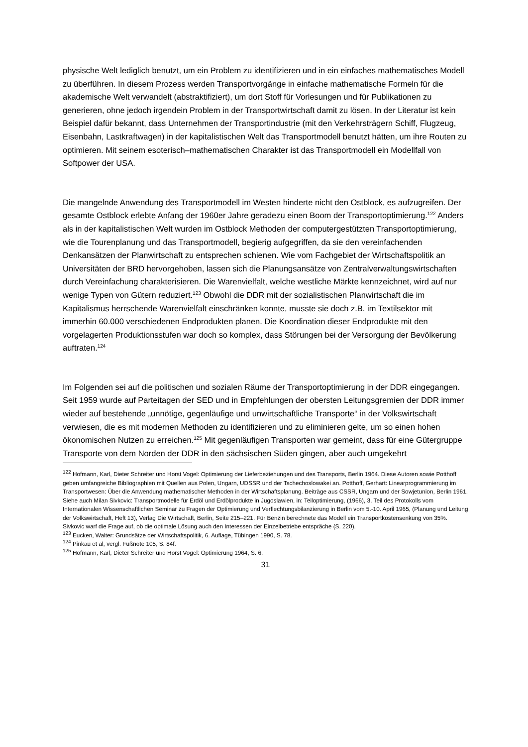physische Welt lediglich benutzt, um ein Problem zu identifizieren und in ein einfaches mathematisches Modell zu überführen. In diesem Prozess werden Transportvorgänge in einfache mathematische Formeln für die akademische Welt verwandelt (abstraktifiziert), um dort Stoff für Vorlesungen und für Publikationen zu generieren, ohne jedoch irgendein Problem in der Transportwirtschaft damit zu lösen. In der Literatur ist kein Beispiel dafür bekannt, dass Unternehmen der Transportindustrie (mit den Verkehrsträgern Schiff, Flugzeug, Eisenbahn, Lastkraftwagen) in der kapitalistischen Welt das Transportmodell benutzt hätten, um ihre Routen zu optimieren. Mit seinem esoterisch–mathematischen Charakter ist das Transportmodell ein Modellfall von Softpower der USA.
Die mangelnde Anwendung des Transportmodell im Westen hinderte nicht den Ostblock, es aufzugreifen. Der gesamte Ostblock erlebte Anfang der 1960er Jahre geradezu einen Boom der Transportoptimierung.<sup>122</sup> Anders als in der kapitalistischen Welt wurden im Ostblock Methoden der computergestützten Transportoptimierung, wie die Tourenplanung und das Transportmodell, begierig aufgegriffen, da sie den vereinfachenden Denkansätzen der Planwirtschaft zu entsprechen schienen. Wie vom Fachgebiet der Wirtschaftspolitik an Universitäten der BRD hervorgehoben, lassen sich die Planungsansätze von Zentralverwaltungswirtschaften durch Vereinfachung charakterisieren. Die Warenvielfalt, welche westliche Märkte kennzeichnet, wird auf nur wenige Typen von Gütern reduziert.<sup>123</sup> Obwohl die DDR mit der sozialistischen Planwirtschaft die im Kapitalismus herrschende Warenvielfalt einschränken konnte, musste sie doch z.B. im Textilsektor mit immerhin 60.000 verschiedenen Endprodukten planen. Die Koordination dieser Endprodukte mit den vorgelagerten Produktionsstufen war doch so komplex, dass Störungen bei der Versorgung der Bevölkerung auftraten.<sup>124</sup>
Im Folgenden sei auf die politischen und sozialen Räume der Transportoptimierung in der DDR eingegangen. Seit 1959 wurde auf Parteitagen der SED und in Empfehlungen der obersten Leitungsgremien der DDR immer wieder auf bestehende „unnötige, gegenläufige und unwirtschaftliche Transporte“ in der Volkswirtschaft verwiesen, die es mit modernen Methoden zu identifizieren und zu eliminieren gelte, um so einen hohen ökonomischen Nutzen zu erreichen.<sup>125</sup> Mit gegenläufigen Transporten war gemeint, dass für eine Gütergruppe Transporte von dem Norden der DDR in den sächsischen Süden gingen, aber auch umgekehrt
<sup>122</sup> Hofmann, Karl, Dieter Schreiter und Horst Vogel: Optimierung der Lieferbeziehungen und des Transports, Berlin 1964. Diese Autoren sowie Potthoff geben umfangreiche Bibliographien mit Quellen aus Polen, Ungarn, UDSSR und der Tschechoslowakei an. Potthoff, Gerhart: Linearprogrammierung im Transportwesen: Über die Anwendung mathematischer Methoden in der Wirtschaftsplanung. Beiträge aus CSSR, Ungarn und der Sowjetunion, Berlin 1961. Siehe auch Milan Sivkovic: Transportmodelle für Erdöl und Erdölprodukte in Jugoslawien, in: Teiloptimierung, (1966), 3. Teil des Protokolls vom Internationalen Wissenschaftlichen Seminar zu Fragen der Optimierung und Verflechtungsbilanzierung in Berlin vom 5.-10. April 1965, (Planung und Leitung der Volkswirtschaft, Heft 13), Verlag Die Wirtschaft, Berlin, Seite 215–221. Für Benzin berechnete das Modell ein Transportkostensenkung von 35%. Sivkovic warf die Frage auf, ob die optimale Lösung auch den Interessen der Einzelbetriebe entspräche (S. 220).
<sup>123</sup> Eucken, Walter: Grundsätze der Wirtschaftspolitik, 6. Auflage, Tübingen 1990, S. 78.
<sup>124</sup> Pinkau et al, vergl. Fußnote 105, S. 84f.
<sup>125</sup> Hofmann, Karl, Dieter Schreiter und Horst Vogel: Optimierung 1964, S. 6.
31